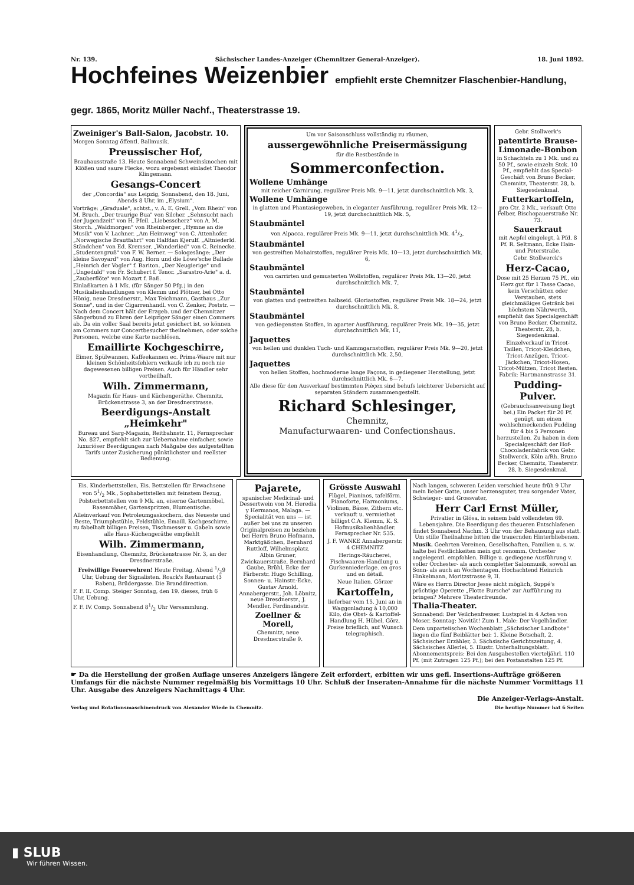Nr. 139. Sächsischer Landes-Anzeiger (Chemnitzer General-Anzeiger). 18. Juni 1892.
Hochfeines Weizenbier empfiehlt erste Chemnitzer Flaschenbier-Handlung, gegr. 1865, Moritz Müller Nachf., Theaterstrasse 19.
Zweiniger's Ball-Salon, Jacobstr. 10.
Morgen Sonntag öffentl. Ballmusik.
Preussischer Hof,
Brauhausstraße 13. Heute Sonnabend Schweinsknochen mit Klößen und saure Flecke, wozu ergebenst einladet Theodor Klingemann.
Gesangs-Concert
der „Concordia" aus Leipzig, Sonnabend, den 18. Juni, Abends 8 Uhr, im „Elysium".
Vorträge: „Graduale", achtst., v. A. E. Grell. „Vom Rhein" von M. Bruch. „Der traurige Bua" von Silcher. „Sehnsucht nach der Jugendzeit" von H. Pfeil. „Liebesscherz" von A. M. Storch. „Waldmorgen" von Rheinberger. „Hymne an die Musik" von V. Lachner. „Am Heimweg" von C. Attenhofer. „Norwegische Brautfahrt" von Halfdan Kjerulf. „Altniederld. Ständchen" von Ed. Kremser. „Wanderlied" von C. Reinecke. „Studentengruß" von F. W. Berner. — Sologesänge: „Der kleine Savoyard" von Aug. Horn und die Löwe'sche Ballade „Heinrich der Vogler" f. Bariton. „Der Neugierige" und „Ungeduld" von Fr. Schubert f. Tenor. „Sarastro-Arie" a. d. „Zauberflöte" von Mozart f. Baß.
Einlaßkarten à 1 Mk. (für Sänger 50 Pfg.) in den Musikalienhandlungen von Klemm und Plötner, bei Otto Hönig, neue Dresdnerstr., Max Teichmann, Gasthaus „Zur Sonne", und in der Cigarrenhandl. von C. Zenker, Poststr. — Nach dem Concert hält der Erzgeb. und der Chemnitzer Sängerbund zu Ehren der Leipziger Sänger einen Commers ab. Da ein voller Saal bereits jetzt gesichert ist, so können am Commers nur Concertbesucher theilnehmen, oder solche Personen, welche eine Karte nachlösen.
Emaillirte Kochgeschirre,
Eimer, Spülwannen, Kaffeekannen ec. Prima-Waare mit nur kleinen Schönheitsfehlern verkaufe ich zu noch nie dagewesenen billigen Preisen. Auch für Händler sehr vortheilhaft.
Wilh. Zimmermann,
Magazin für Haus- und Küchengeräthe. Chemnitz, Brückenstrasse 3, an der Dresdnerstrasse.
Beerdigungs-Anstalt „Heimkehr"
Bureau und Sarg-Magazin, Reitbahnstr. 11, Fernsprecher No. 827, empfiehlt sich zur Uebernahme einfacher, sowie luxuriöser Beerdigungen nach Maßgabe des aufgestellten Tarifs unter Zusicherung pünktlichster und reellster Bedienung.
Um vor Saisonschluss vollständig zu räumen,
aussergewöhnliche Preisermässigung
für die Restbestände in
Sommerconfection.
Wollene Umhänge
mit reicher Garnirung, regulärer Preis Mk. 9—11, jetzt durchschnittlich Mk. 3,
Wollene Umhänge
in glatten und Phantasiegeweben, in eleganter Ausführung, regulärer Preis Mk. 12—19, jetzt durchschnittlich Mk. 5,
Staubmäntel
von Alpacca, regulärer Preis Mk. 9—11, jetzt durchschnittlich Mk. 41/2,
Staubmäntel
von gestreiften Mohairstoffen, regulärer Preis Mk. 10—13, jetzt durchschnittlich Mk. 6,
Staubmäntel
von carrirten und gemusterten Wollstoffen, regulärer Preis Mk. 13—20, jetzt durchschnittlich Mk. 7,
Staubmäntel
von glatten und gestreiften halbseid. Gloriastoffen, regulärer Preis Mk. 18—24, jetzt durchschnittlich Mk. 8,
Staubmäntel
von gediegensten Stoffen, in aparter Ausführung, regulärer Preis Mk. 19—35, jetzt durchschnittlich Mk. 11,
Jaquettes
von hellen und dunklen Tuch- und Kammgarnstoffen, regulärer Preis Mk. 9—20, jetzt durchschnittlich Mk. 2,50,
Jaquettes
von hellen Stoffen, hochmoderne lange Façons, in gediegener Herstellung, jetzt durchschnittlich Mk. 6—7.
Alle diese für den Ausverkauf bestimmten Pièçen sind behufs leichterer Uebersicht auf separaten Ständern zusammengestellt.
Richard Schlesinger,
Chemnitz,
Manufacturwaaren- und Confectionshaus.
Gebr. Stollwerk's
patentirte Brause-Limonade-Bonbon
in Schachteln zu 1 Mk. und zu 50 Pf., sowie einzeln Stck. 10 Pf., empfiehlt das Special-Geschäft von Bruno Becker, Chemnitz, Theaterstr. 28, b. Siegesdenkmal.
Futterkartoffeln,
pro Ctr. 2 Mk., verkauft Otto Felber, Bischopauerstraße Nr. 73.
Sauerkraut
mit Aepfel eingelegt, à Pfd. 8 Pf. R. Seltmann, Ecke Hain- und Peterstraße.
Gebr. Stollwerck's
Herz-Cacao,
Dose mit 25 Herzen 75 Pf., ein Herz gut für 1 Tasse Cacao, kein Verschütten oder Verstauben, stets gleichmäßiges Getränk bei höchstem Nährwerth, empfiehlt das Specialgeschäft von Bruno Becker, Chemnitz, Theaterstr. 28, b. Siegesdenkmal.
Einzelverkauf in Tricot-Taillen, Tricot-Kleidchen, Tricot-Anzügen, Tricot-Jäckchen, Tricot-Hosen, Tricot-Mützen, Tricot Resten. Fabrik: Hartmannstrasse 31.
Pudding-Pulver.
(Gebrauchsanweisung liegt bei.) Ein Packet für 20 Pf. genügt, um einen wohlschmeckenden Pudding für 4 bis 5 Personen herzustellen. Zu haben in dem Specialgeschäft der Hof-Chocoladenfabrik von Gebr. Stollwerck, Köln a/Rh. Bruno Becker, Chemnitz, Theaterstr. 28, b. Siegesdenkmal.
Eis. Kinderbettstellen, Eis. Bettstellen für Erwachsene von 51/2 Mk., Sophabettstellen mit feinstem Bezug, Polsterbettstellen von 9 Mk. an, eiserne Gartenmöbel, Rasenmäher, Gartenspritzen, Blumentische.
Alleinverkauf von Petroleumgaskochern, das Neueste und Beste, Triumphstühle, Feldstühle, Emaill. Kochgeschirre, zu fabelhaft billigen Preisen, Tischmesser u. Gabeln sowie alle Haus-Küchengeräthe empfiehlt
Wilh. Zimmermann,
Eisenhandlung, Chemnitz, Brückenstrasse Nr. 3, an der Dresdnerstraße.
Freiwillige Feuerwehren! Heute Freitag, Abend 1/29 Uhr, Uebung der Signalisten. Roack's Restaurant (3 Raben), Brüdergasse. Die Branddirection.
F. F. II. Comp. Steiger Sonntag, den 19. dieses, früh 6 Uhr, Uebung.
F. F. IV. Comp. Sonnabend 81/2 Uhr Versammlung.
Pajarete,
spanischer Medicinal- und Dessertwein von M. Heredia y Hermanos, Malaga. — Specialität von uns — ist außer bei uns zu unseren Originalpreisen zu beziehen bei Herrn Bruno Hofmann, Marktgäßchen, Bernhard Ruttloff, Wilhelmsplatz. Albin Gruner, Zwickauerstraße, Bernhard Gaube, Brühl, Ecke der Färberstr. Hugo Schilling, Sonnen- u. Hainstr.-Ecke, Gustav Arnold, Annabergerstr., Joh. Löbnitz, neue Dresdnerstr., J. Mendler, Ferdinandstr.
Zoellner & Morell,
Chemnitz, neue Dresdnerstraße 9.
Grösste Auswahl
Flügel, Pianinos, tafelförm. Pianoforte, Harmoniums, Violinen, Bässe, Zithern etc. verkauft u. vermiethet billigst C.A. Klemm, K. S. Hofmusikalienhändler. Fernsprecher Nr. 535.
J. F. WANKE Annabergerstr. 4 CHEMNITZ
Herings-Räucherei, Fischwaaren-Handlung u. Gurkenniederlage. en gros und en détail.
Neue Italien. Görzer
Kartoffeln,
lieferbar vom 15. Juni an in Waggonladung à 10,000 Kilo, die Obst- & Kartoffel-Handlung H. Hübel, Görz. Preise brieflich, auf Wunsch telegraphisch.
Nach langen, schweren Leiden verschied heute früh 9 Uhr mein lieber Gatte, unser herzensguter, treu sorgender Vater, Schwieger- und Grossvater,
Herr Carl Ernst Müller,
Privatier in Glösa, in seinem bald vollendeten 69. Lebensjahre. Die Beerdigung des theueren Entschlafenen findet Sonnabend Nachm. 3 Uhr von der Behausung aus statt. Um stille Theilnahme bitten die trauernden Hinterbliebenen.
Musik. Geehrten Vereinen, Gesellschaften, Familien u. s. w. halte bei Festlichkeiten mein gut renomm. Orchester angelegentl. empfohlen. Billige u. gediegene Ausführung v. voller Orchester- als auch completter Salonmusik, sowohl an Sonn- als auch an Wochentagen. Hochachtend Heinrich Hinkelmann, Moritzstrasse 9, II.
Wäre es Herrn Director Jesse nicht möglich, Suppé's prächtige Operette „Flotte Bursche" zur Aufführung zu bringen? Mehrere Theaterfreunde.
Thalia-Theater.
Sonnabend: Der Veilchenfresser. Lustspiel in 4 Acten von Moser. Sonntag: Novität! Zum 1. Male: Der Vogelhändler.
Dem unparteiischen Wochenblatt „Sächsischer Landbote" liegen die fünf Beiblätter bei: 1. Kleine Botschaft, 2. Sächsischer Erzähler, 3. Sächsische Gerichtszeitung, 4. Sächsisches Allerlei, 5. Illustr. Unterhaltungsblatt. Abonnementspreis: Bei den Ausgabestellen vierteljährl. 110 Pf. (mit Zutragen 125 Pf.); bei den Postanstalten 125 Pf.
☛ Da die Herstellung der großen Auflage unseres Anzeigers längere Zeit erfordert, erbitten wir uns gefl. Insertions-Aufträge größeren Umfangs für die nächste Nummer regelmäßig bis Vormittags 10 Uhr. Schluß der Inseraten-Annahme für die nächste Nummer Vormittags 11 Uhr. Ausgabe des Anzeigers Nachmittags 4 Uhr.
Die Anzeiger-Verlags-Anstalt.
Verlag und Rotationsmaschinendruck von Alexander Wiede in Chemnitz. Die heutige Nummer hat 6 Seiten
▮ SLUB
Wir führen Wissen.